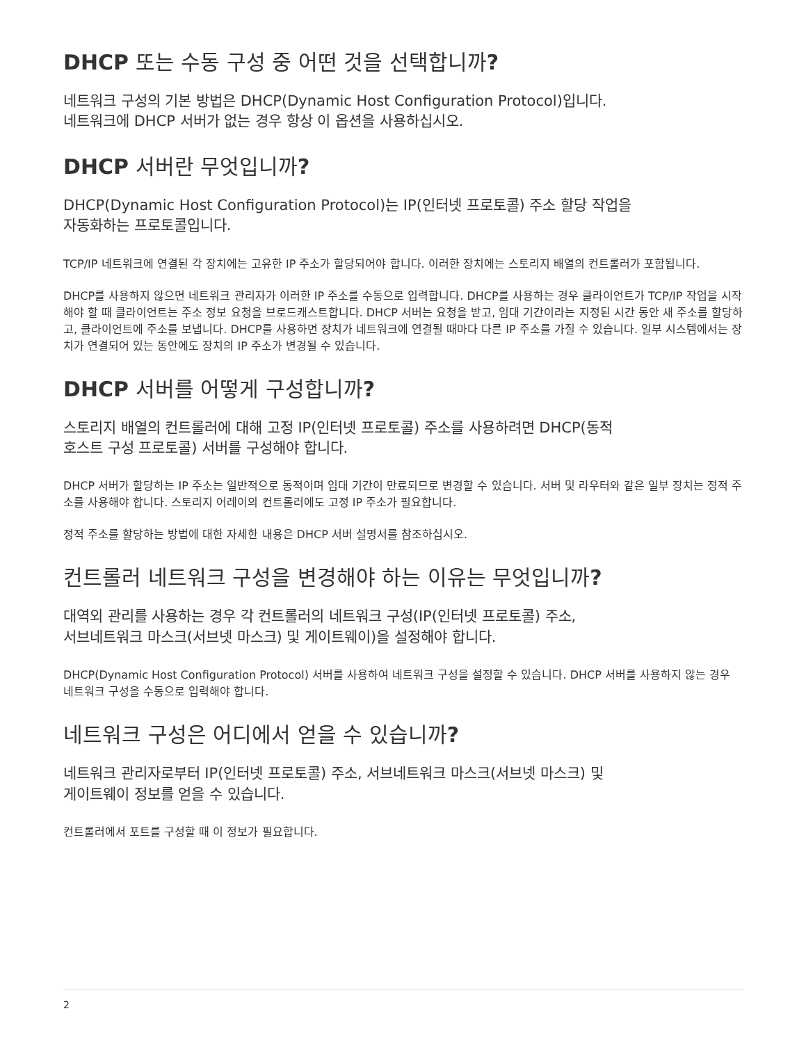DHCP 또는 수동 구성 중 어떤 것을 선택합니까?
네트워크 구성의 기본 방법은 DHCP(Dynamic Host Configuration Protocol)입니다.
네트워크에 DHCP 서버가 없는 경우 항상 이 옵션을 사용하십시오.
DHCP 서버란 무엇입니까?
DHCP(Dynamic Host Configuration Protocol)는 IP(인터넷 프로토콜) 주소 할당 작업을
자동화하는 프로토콜입니다.
TCP/IP 네트워크에 연결된 각 장치에는 고유한 IP 주소가 할당되어야 합니다. 이러한 장치에는 스토리지 배열의 컨트롤러가 포함됩니다.
DHCP를 사용하지 않으면 네트워크 관리자가 이러한 IP 주소를 수동으로 입력합니다. DHCP를 사용하는 경우 클라이언트가 TCP/IP 작업을 시작해야 할 때 클라이언트는 주소 정보 요청을 브로드캐스트합니다. DHCP 서버는 요청을 받고, 임대 기간이라는 지정된 시간 동안 새 주소를 할당하고, 클라이언트에 주소를 보냅니다. DHCP를 사용하면 장치가 네트워크에 연결될 때마다 다른 IP 주소를 가질 수 있습니다. 일부 시스템에서는 장치가 연결되어 있는 동안에도 장치의 IP 주소가 변경될 수 있습니다.
DHCP 서버를 어떻게 구성합니까?
스토리지 배열의 컨트롤러에 대해 고정 IP(인터넷 프로토콜) 주소를 사용하려면 DHCP(동적
호스트 구성 프로토콜) 서버를 구성해야 합니다.
DHCP 서버가 할당하는 IP 주소는 일반적으로 동적이며 임대 기간이 만료되므로 변경할 수 있습니다. 서버 및 라우터와 같은 일부 장치는 정적 주소를 사용해야 합니다. 스토리지 어레이의 컨트롤러에도 고정 IP 주소가 필요합니다.
정적 주소를 할당하는 방법에 대한 자세한 내용은 DHCP 서버 설명서를 참조하십시오.
컨트롤러 네트워크 구성을 변경해야 하는 이유는 무엇입니까?
대역외 관리를 사용하는 경우 각 컨트롤러의 네트워크 구성(IP(인터넷 프로토콜) 주소,
서브네트워크 마스크(서브넷 마스크) 및 게이트웨이)을 설정해야 합니다.
DHCP(Dynamic Host Configuration Protocol) 서버를 사용하여 네트워크 구성을 설정할 수 있습니다. DHCP 서버를 사용하지 않는 경우 네트워크 구성을 수동으로 입력해야 합니다.
네트워크 구성은 어디에서 얻을 수 있습니까?
네트워크 관리자로부터 IP(인터넷 프로토콜) 주소, 서브네트워크 마스크(서브넷 마스크) 및
게이트웨이 정보를 얻을 수 있습니다.
컨트롤러에서 포트를 구성할 때 이 정보가 필요합니다.
2